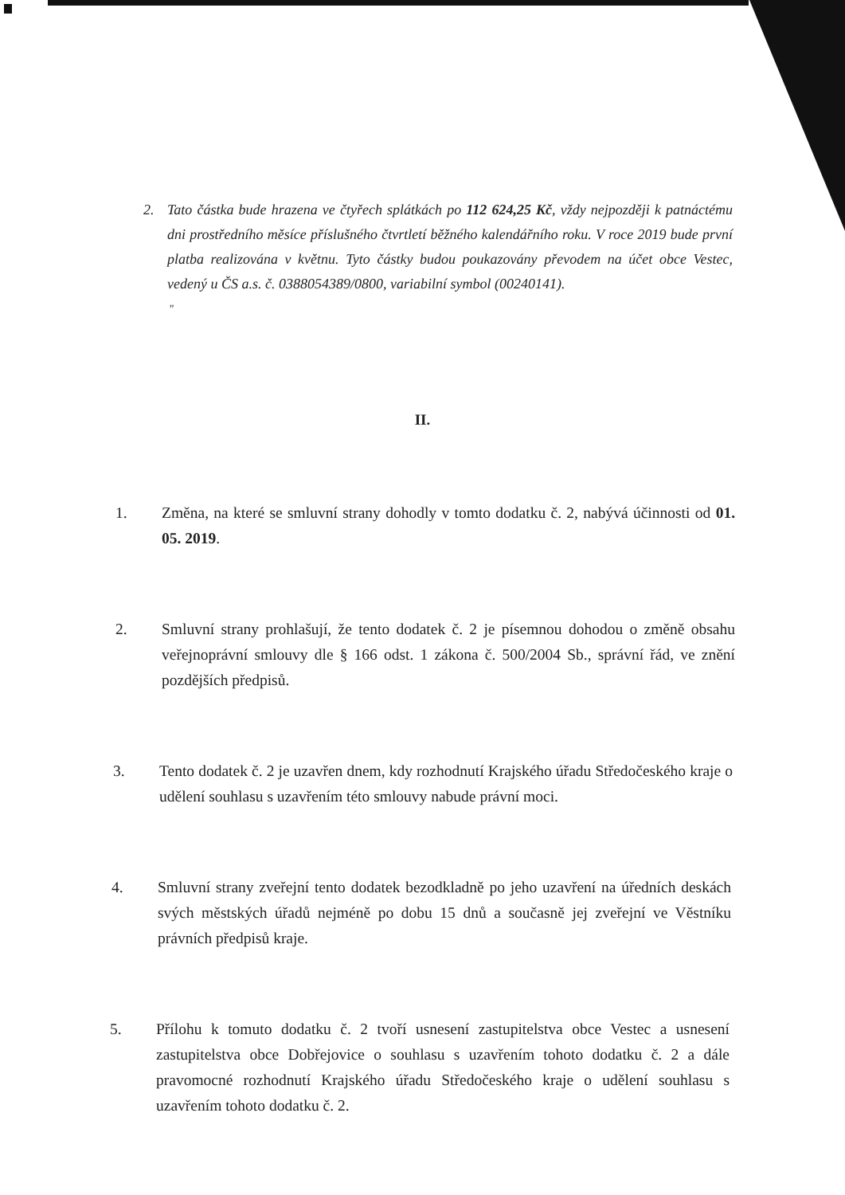2. Tato částka bude hrazena ve čtyřech splátkách po 112 624,25 Kč, vždy nejpozději k patnáctému dni prostředního měsíce příslušného čtvrtletí běžného kalendářního roku. V roce 2019 bude první platba realizována v květnu. Tyto částky budou poukazovány převodem na účet obce Vestec, vedený u ČS a.s. č. 0388054389/0800, variabilní symbol (00240141).
"
II.
1. Změna, na které se smluvní strany dohodly v tomto dodatku č. 2, nabývá účinnosti od 01. 05. 2019.
2. Smluvní strany prohlašují, že tento dodatek č. 2 je písemnou dohodou o změně obsahu veřejnoprávní smlouvy dle § 166 odst. 1 zákona č. 500/2004 Sb., správní řád, ve znění pozdějších předpisů.
3. Tento dodatek č. 2 je uzavřen dnem, kdy rozhodnutí Krajského úřadu Středočeského kraje o udělení souhlasu s uzavřením této smlouvy nabude právní moci.
4. Smluvní strany zveřejní tento dodatek bezodkladně po jeho uzavření na úředních deskách svých městských úřadů nejméně po dobu 15 dnů a současně jej zveřejní ve Věstníku právních předpisů kraje.
5. Přílohu k tomuto dodatku č. 2 tvoří usnesení zastupitelstva obce Vestec a usnesení zastupitelstva obce Dobřejovice o souhlasu s uzavřením tohoto dodatku č. 2 a dále pravomocné rozhodnutí Krajského úřadu Středočeského kraje o udělení souhlasu s uzavřením tohoto dodatku č. 2.